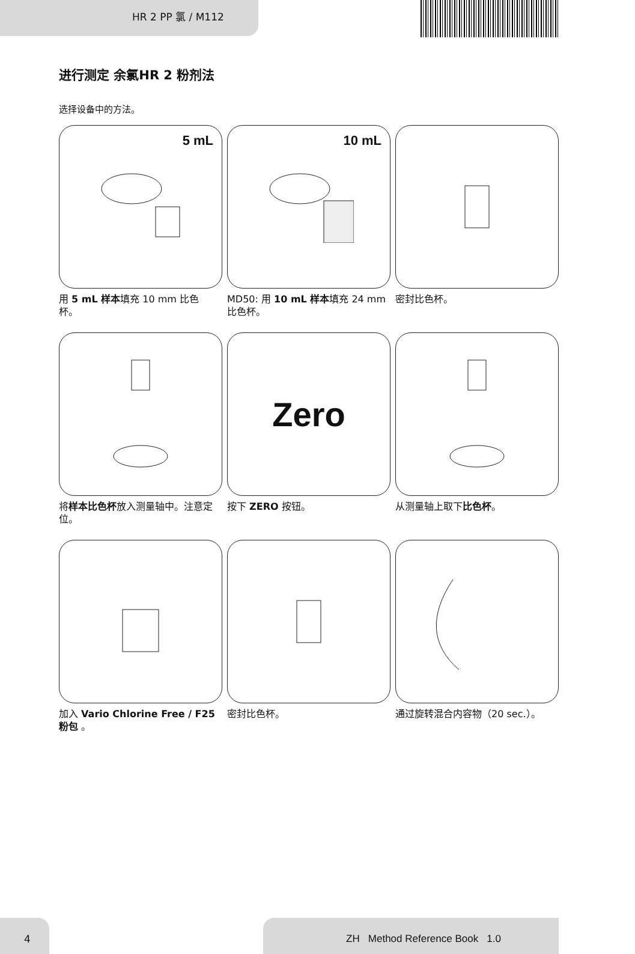HR 2 PP 氯 / M112
进行测定 余氯HR 2 粉剂法
选择设备中的方法。
5 mL
用 5 mL 样本填充 10 mm 比色杯。
10 mL
MD50: 用 10 mL 样本填充 24 mm 比色杯。
密封比色杯。
将样本比色杯放入测量轴中。注意定位。
Zero
按下 ZERO 按钮。
从测量轴上取下比色杯。
加入 Vario Chlorine Free / F25 粉包 。
密封比色杯。
通过旋转混合内容物（20 sec.）。
4 ZH Method Reference Book 1.0